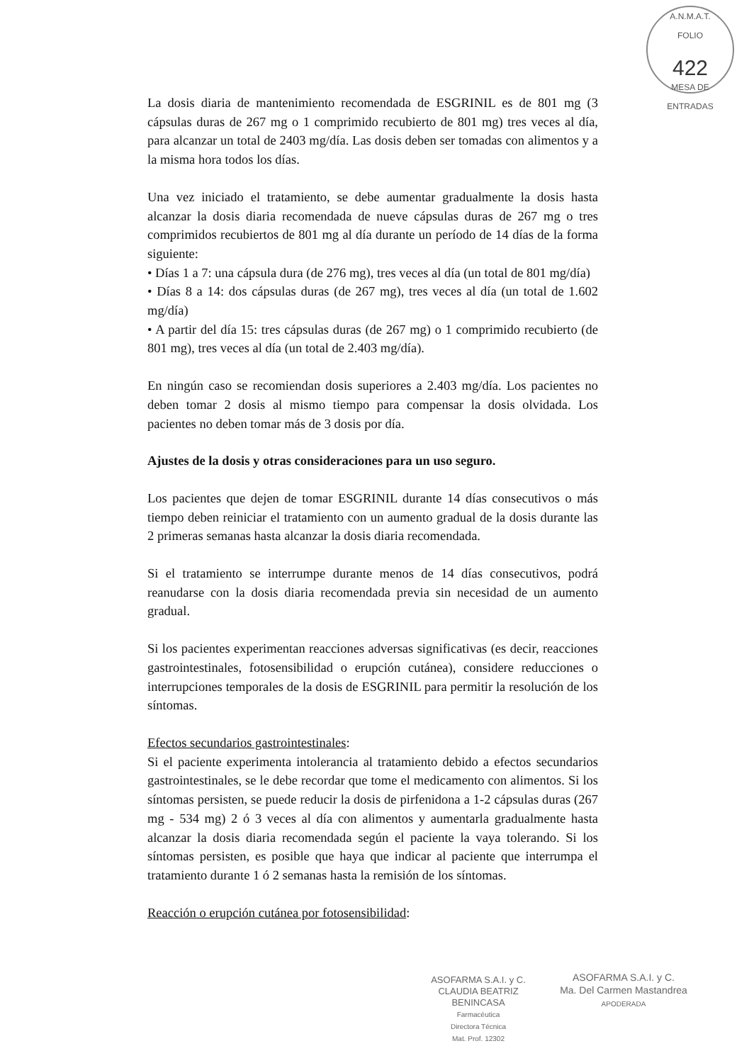A.N.M.A.T.
FOLIO
422
MESA DE ENTRADAS
La dosis diaria de mantenimiento recomendada de ESGRINIL es de 801 mg (3 cápsulas duras de 267 mg o 1 comprimido recubierto de 801 mg) tres veces al día, para alcanzar un total de 2403 mg/día. Las dosis deben ser tomadas con alimentos y a la misma hora todos los días.
Una vez iniciado el tratamiento, se debe aumentar gradualmente la dosis hasta alcanzar la dosis diaria recomendada de nueve cápsulas duras de 267 mg o tres comprimidos recubiertos de 801 mg al día durante un período de 14 días de la forma siguiente:
• Días 1 a 7: una cápsula dura (de 276 mg), tres veces al día (un total de 801 mg/día)
• Días 8 a 14: dos cápsulas duras (de 267 mg), tres veces al día (un total de 1.602 mg/día)
• A partir del día 15: tres cápsulas duras (de 267 mg) o 1 comprimido recubierto (de 801 mg), tres veces al día (un total de 2.403 mg/día).
En ningún caso se recomiendan dosis superiores a 2.403 mg/día. Los pacientes no deben tomar 2 dosis al mismo tiempo para compensar la dosis olvidada. Los pacientes no deben tomar más de 3 dosis por día.
Ajustes de la dosis y otras consideraciones para un uso seguro.
Los pacientes que dejen de tomar ESGRINIL durante 14 días consecutivos o más tiempo deben reiniciar el tratamiento con un aumento gradual de la dosis durante las 2 primeras semanas hasta alcanzar la dosis diaria recomendada.
Si el tratamiento se interrumpe durante menos de 14 días consecutivos, podrá reanudarse con la dosis diaria recomendada previa sin necesidad de un aumento gradual.
Si los pacientes experimentan reacciones adversas significativas (es decir, reacciones gastrointestinales, fotosensibilidad o erupción cutánea), considere reducciones o interrupciones temporales de la dosis de ESGRINIL para permitir la resolución de los síntomas.
Efectos secundarios gastrointestinales:
Si el paciente experimenta intolerancia al tratamiento debido a efectos secundarios gastrointestinales, se le debe recordar que tome el medicamento con alimentos. Si los síntomas persisten, se puede reducir la dosis de pirfenidona a 1-2 cápsulas duras (267 mg - 534 mg) 2 ó 3 veces al día con alimentos y aumentarla gradualmente hasta alcanzar la dosis diaria recomendada según el paciente la vaya tolerando. Si los síntomas persisten, es posible que haya que indicar al paciente que interrumpa el tratamiento durante 1 ó 2 semanas hasta la remisión de los síntomas.
Reacción o erupción cutánea por fotosensibilidad:
ASOFARMA S.A.I. y C.
CLAUDIA BEATRIZ BENINCASA
Farmacéutica
Directora Técnica
Mat. Prof. 12302
ASOFARMA S.A.I. y C.
Ma. Del Carmen Mastandrea
APODERADA